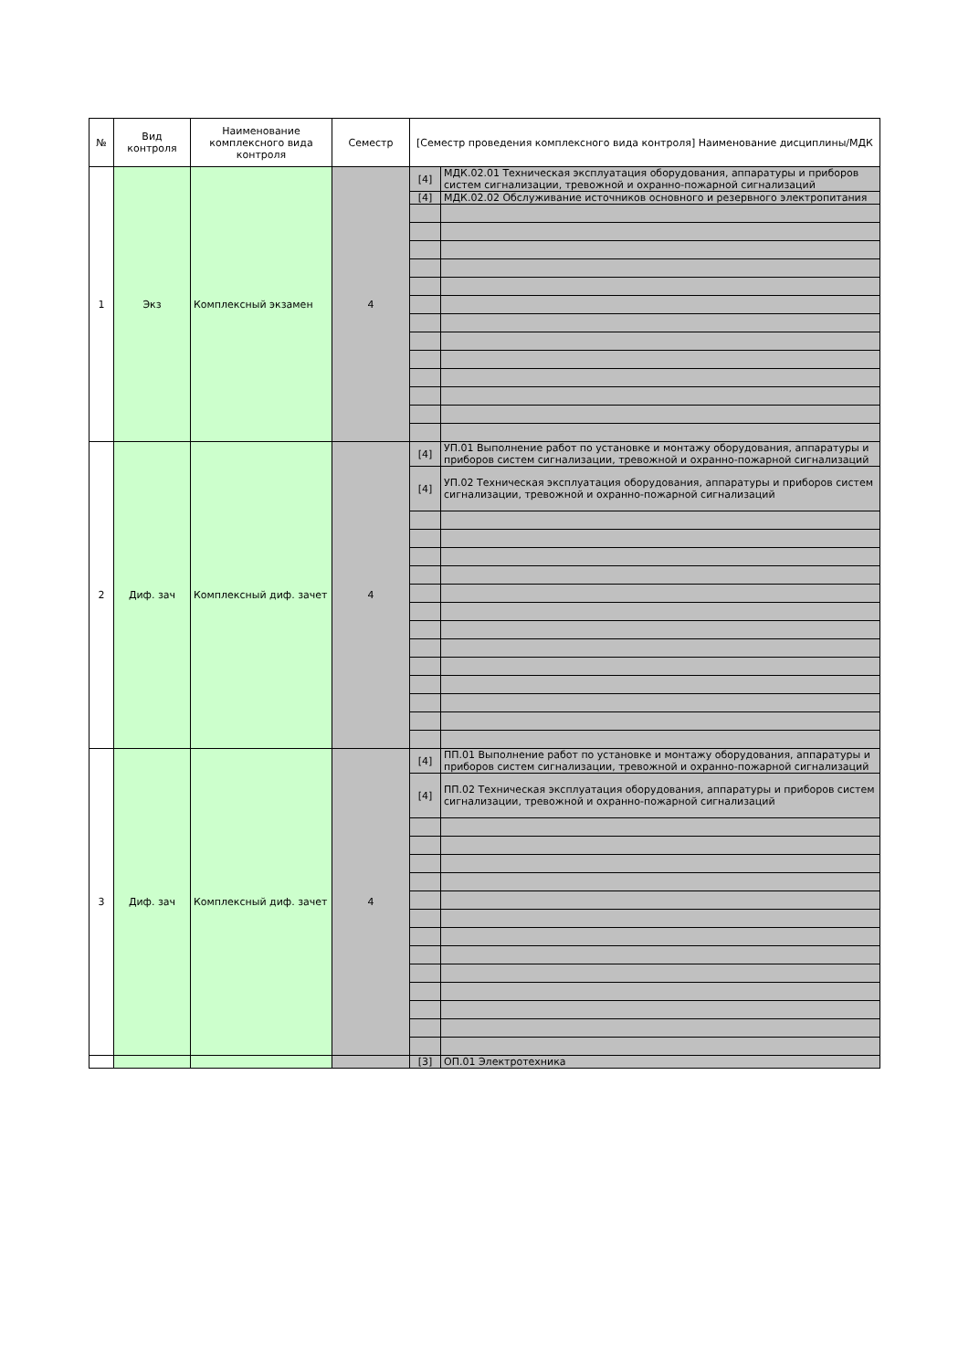| № | Вид контроля | Наименование комплексного вида контроля | Семестр | [Семестр проведения комплексного вида контроля] Наименование дисциплины/МДК | |
| --- | --- | --- | --- | --- | --- |
| 1 | Экз | Комплексный экзамен | 4 | [4] | МДК.02.01 Техническая эксплуатация оборудования, аппаратуры и приборов систем сигнализации, тревожной и охранно-пожарной сигнализаций |
| | | | | [4] | МДК.02.02 Обслуживание источников основного и резервного электропитания |
| 2 | Диф. зач | Комплексный диф. зачет | 4 | [4] | УП.01 Выполнение работ по установке и монтажу оборудования, аппаратуры и приборов систем сигнализации, тревожной и охранно-пожарной сигнализаций |
| | | | | [4] | УП.02 Техническая эксплуатация оборудования, аппаратуры и приборов систем сигнализации, тревожной и охранно-пожарной сигнализаций |
| 3 | Диф. зач | Комплексный диф. зачет | 4 | [4] | ПП.01 Выполнение работ по установке и монтажу оборудования, аппаратуры и приборов систем сигнализации, тревожной и охранно-пожарной сигнализаций |
| | | | | [4] | ПП.02 Техническая эксплуатация оборудования, аппаратуры и приборов систем сигнализации, тревожной и охранно-пожарной сигнализаций |
| | | | | [3] | ОП.01 Электротехника |